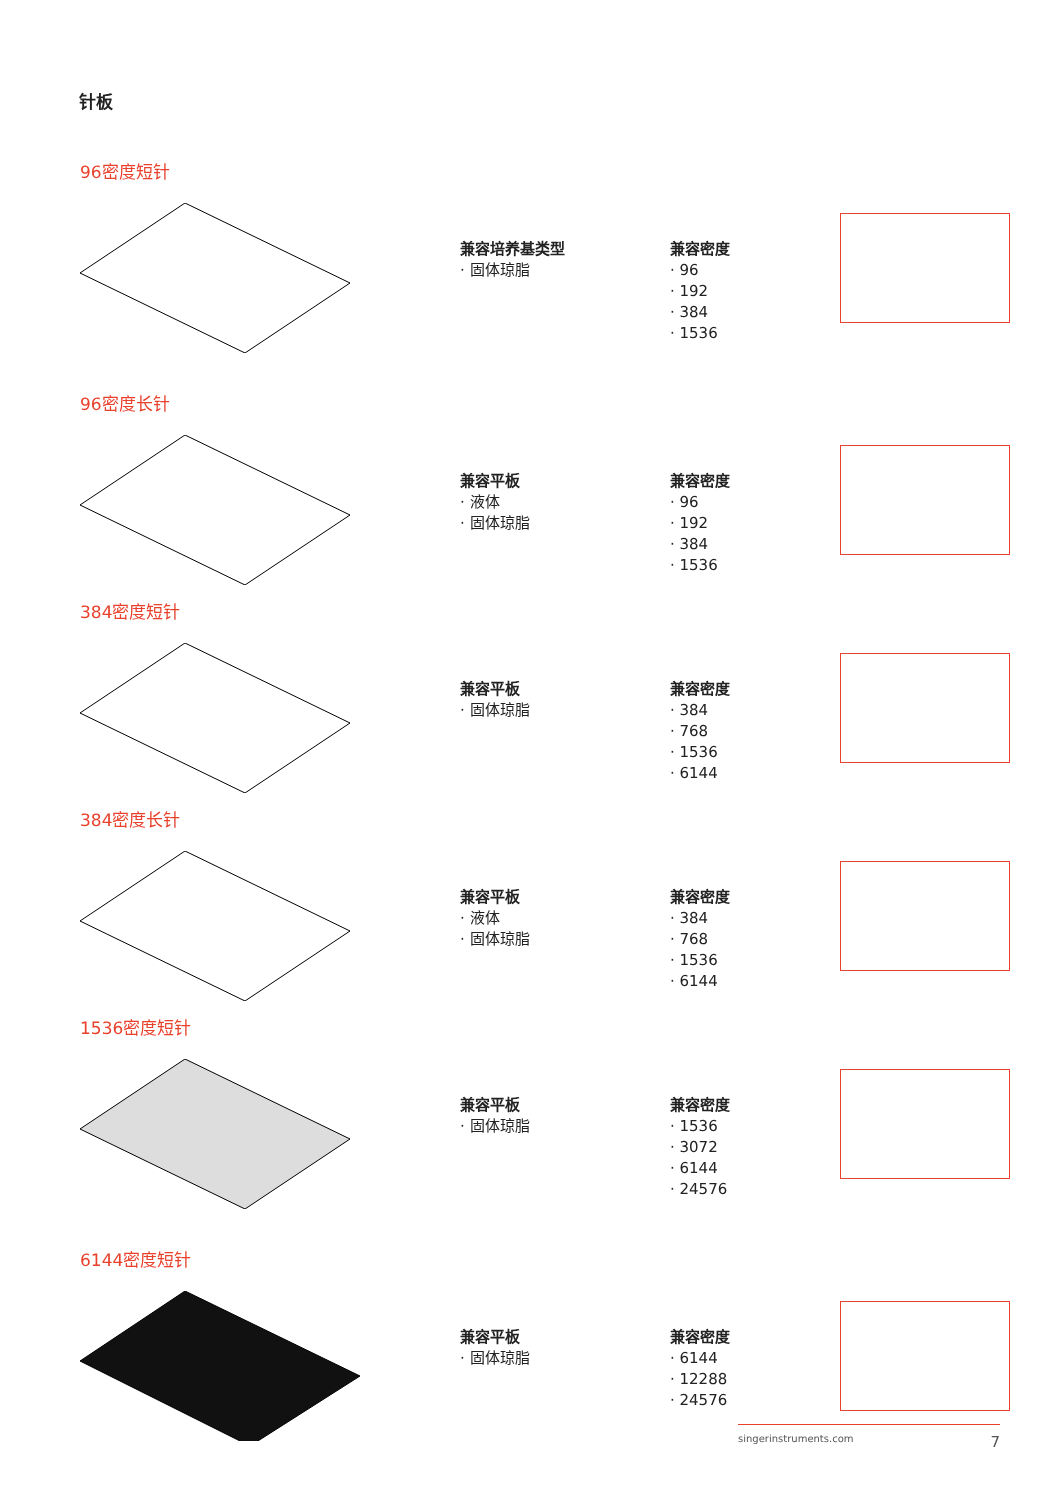针板
96密度短针
兼容培养基类型
· 固体琼脂
兼容密度
· 96
· 192
· 384
· 1536
96密度长针
兼容平板
· 液体
· 固体琼脂
兼容密度
· 96
· 192
· 384
· 1536
384密度短针
兼容平板
· 固体琼脂
兼容密度
· 384
· 768
· 1536
· 6144
384密度长针
兼容平板
· 液体
· 固体琼脂
兼容密度
· 384
· 768
· 1536
· 6144
1536密度短针
兼容平板
· 固体琼脂
兼容密度
· 1536
· 3072
· 6144
· 24576
6144密度短针
兼容平板
· 固体琼脂
兼容密度
· 6144
· 12288
· 24576
singerinstruments.com 7